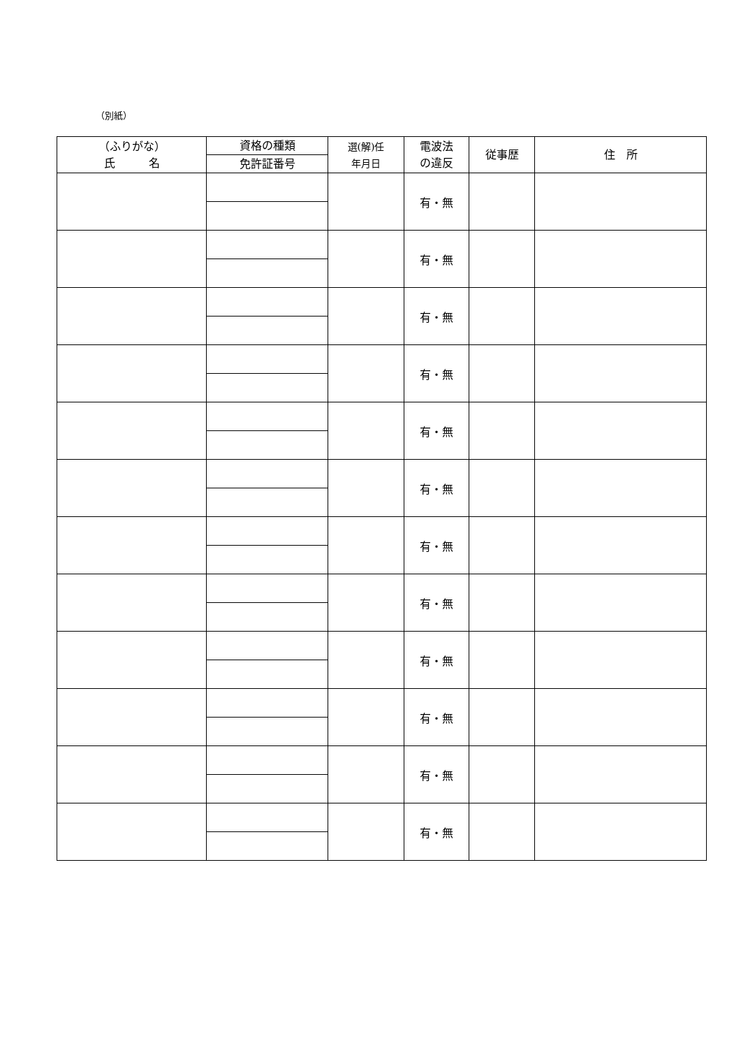（別紙）
| （ふりがな） 氏 名 | 資格の種類 | 選(解)任 年月日 | 電波法 の違反 | 従事歴 | 住 所 |
| --- | --- | --- | --- | --- | --- |
| | 免許証番号 | | | | |
| | | | 有・無 | | |
| | | | 有・無 | | |
| | | | 有・無 | | |
| | | | 有・無 | | |
| | | | 有・無 | | |
| | | | 有・無 | | |
| | | | 有・無 | | |
| | | | 有・無 | | |
| | | | 有・無 | | |
| | | | 有・無 | | |
| | | | 有・無 | | |
| | | | 有・無 | | |